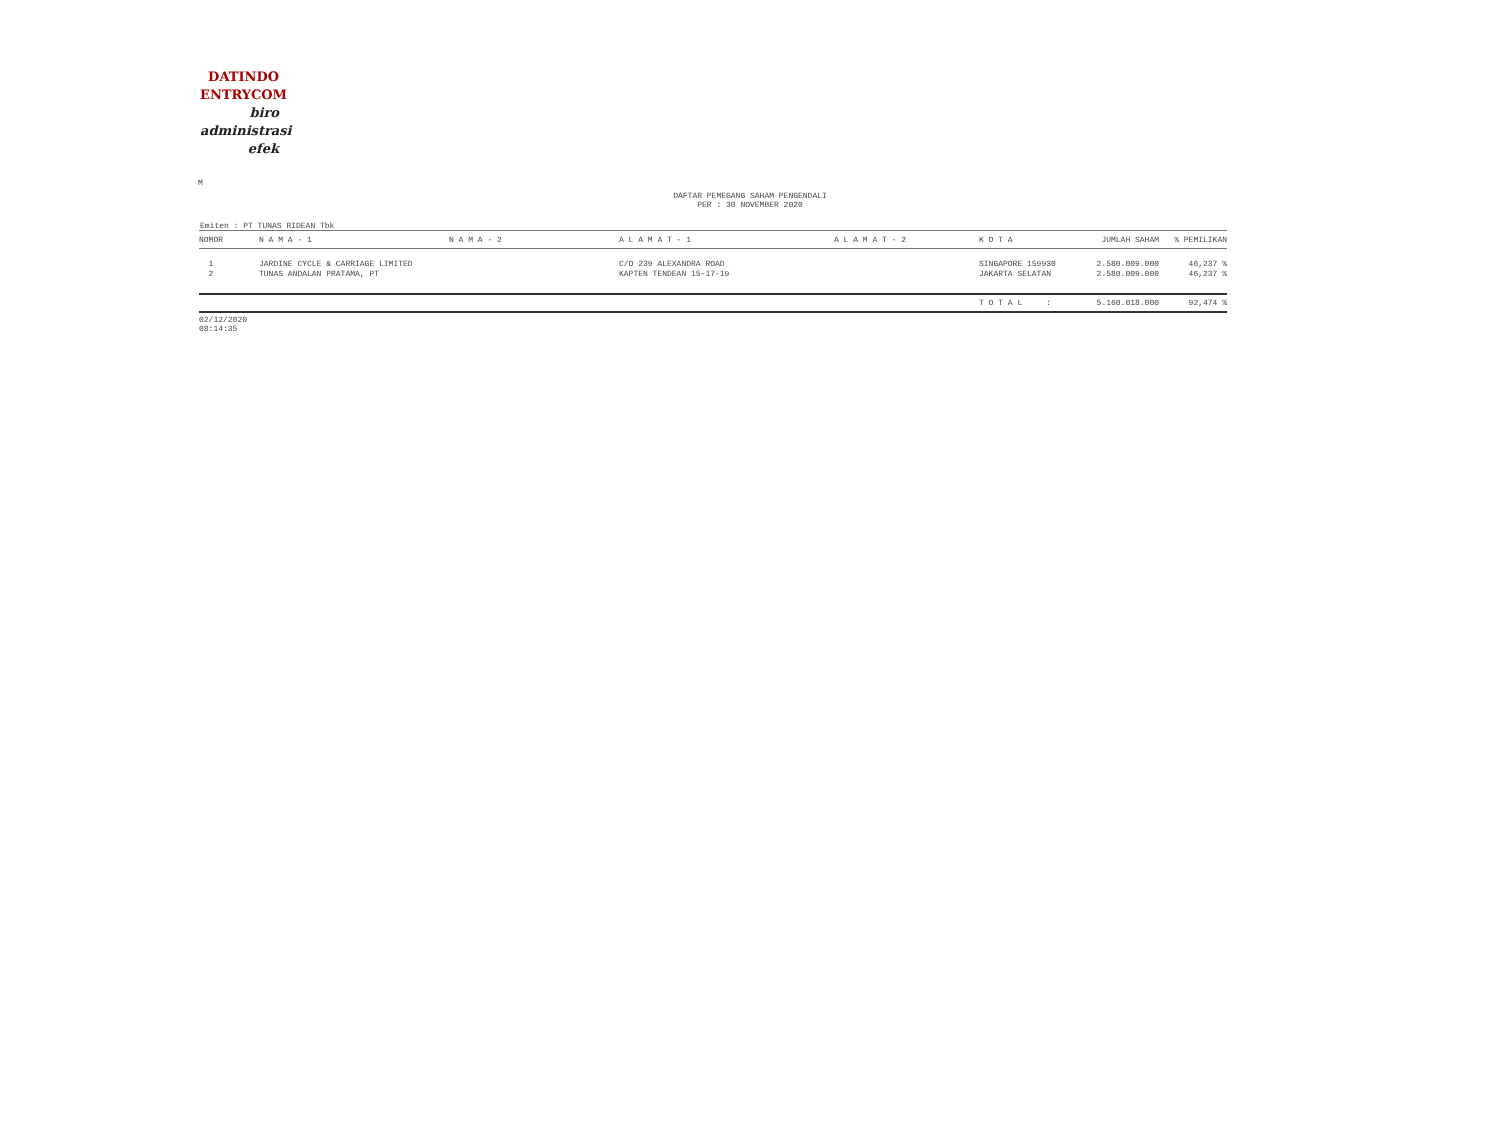DATINDO
ENTRYCOM
biro
administrasi
efek
M
DAFTAR PEMEGANG SAHAM PENGENDALI
PER : 30 NOVEMBER 2020
Emiten : PT TUNAS RIDEAN Tbk
| NOMOR | N A M A - 1 | N A M A - 2 | A L A M A T - 1 | A L A M A T - 2 | K O T A | JUMLAH SAHAM | % PEMILIKAN |
| --- | --- | --- | --- | --- | --- | --- | --- |
| 1 | JARDINE CYCLE & CARRIAGE LIMITED | | C/O 239 ALEXANDRA ROAD | | SINGAPORE 159930 | 2.580.009.000 | 46,237 % |
| 2 | TUNAS ANDALAN PRATAMA, PT | | KAPTEN TENDEAN 15-17-19 | | JAKARTA SELATAN | 2.580.009.000 | 46,237 % |
| | | | | | T O T A L : | 5.160.018.000 | 92,474 % |
02/12/2020
08:14:35